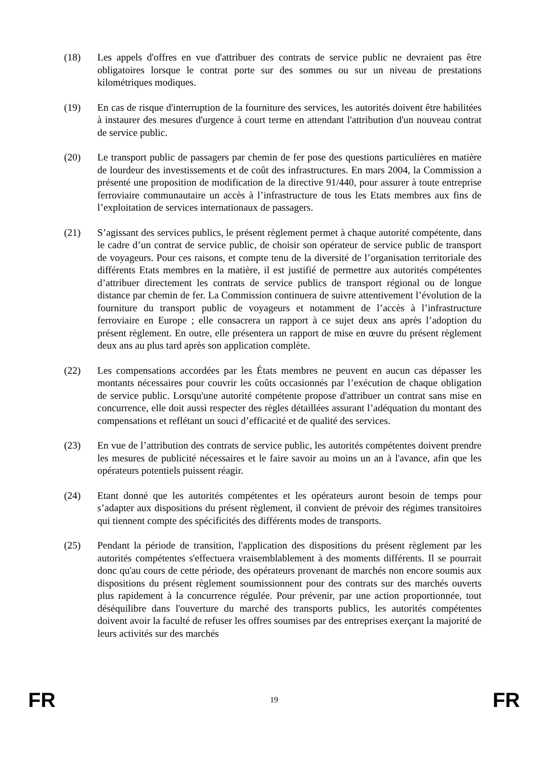(18) Les appels d'offres en vue d'attribuer des contrats de service public ne devraient pas être obligatoires lorsque le contrat porte sur des sommes ou sur un niveau de prestations kilométriques modiques.
(19) En cas de risque d'interruption de la fourniture des services, les autorités doivent être habilitées à instaurer des mesures d'urgence à court terme en attendant l'attribution d'un nouveau contrat de service public.
(20) Le transport public de passagers par chemin de fer pose des questions particulières en matière de lourdeur des investissements et de coût des infrastructures. En mars 2004, la Commission a présenté une proposition de modification de la directive 91/440, pour assurer à toute entreprise ferroviaire communautaire un accès à l’infrastructure de tous les Etats membres aux fins de l’exploitation de services internationaux de passagers.
(21) S’agissant des services publics, le présent règlement permet à chaque autorité compétente, dans le cadre d’un contrat de service public, de choisir son opérateur de service public de transport de voyageurs. Pour ces raisons, et compte tenu de la diversité de l’organisation territoriale des différents Etats membres en la matière, il est justifié de permettre aux autorités compétentes d’attribuer directement les contrats de service publics de transport régional ou de longue distance par chemin de fer. La Commission continuera de suivre attentivement l’évolution de la fourniture du transport public de voyageurs et notamment de l’accès à l’infrastructure ferroviaire en Europe ; elle consacrera un rapport à ce sujet deux ans après l’adoption du présent règlement. En outre, elle présentera un rapport de mise en œuvre du présent règlement deux ans au plus tard après son application complète.
(22) Les compensations accordées par les États membres ne peuvent en aucun cas dépasser les montants nécessaires pour couvrir les coûts occasionnés par l’exécution de chaque obligation de service public. Lorsqu'une autorité compétente propose d'attribuer un contrat sans mise en concurrence, elle doit aussi respecter des règles détaillées assurant l’adéquation du montant des compensations et reflétant un souci d’efficacité et de qualité des services.
(23) En vue de l’attribution des contrats de service public, les autorités compétentes doivent prendre les mesures de publicité nécessaires et le faire savoir au moins un an à l'avance, afin que les opérateurs potentiels puissent réagir.
(24) Etant donné que les autorités compétentes et les opérateurs auront besoin de temps pour s’adapter aux dispositions du présent règlement, il convient de prévoir des régimes transitoires qui tiennent compte des spécificités des différents modes de transports.
(25) Pendant la période de transition, l'application des dispositions du présent règlement par les autorités compétentes s'effectuera vraisemblablement à des moments différents. Il se pourrait donc qu'au cours de cette période, des opérateurs provenant de marchés non encore soumis aux dispositions du présent règlement soumissionnent pour des contrats sur des marchés ouverts plus rapidement à la concurrence régulée. Pour prévenir, par une action proportionnée, tout déséquilibre dans l'ouverture du marché des transports publics, les autorités compétentes doivent avoir la faculté de refuser les offres soumises par des entreprises exerçant la majorité de leurs activités sur des marchés
FR 19 FR